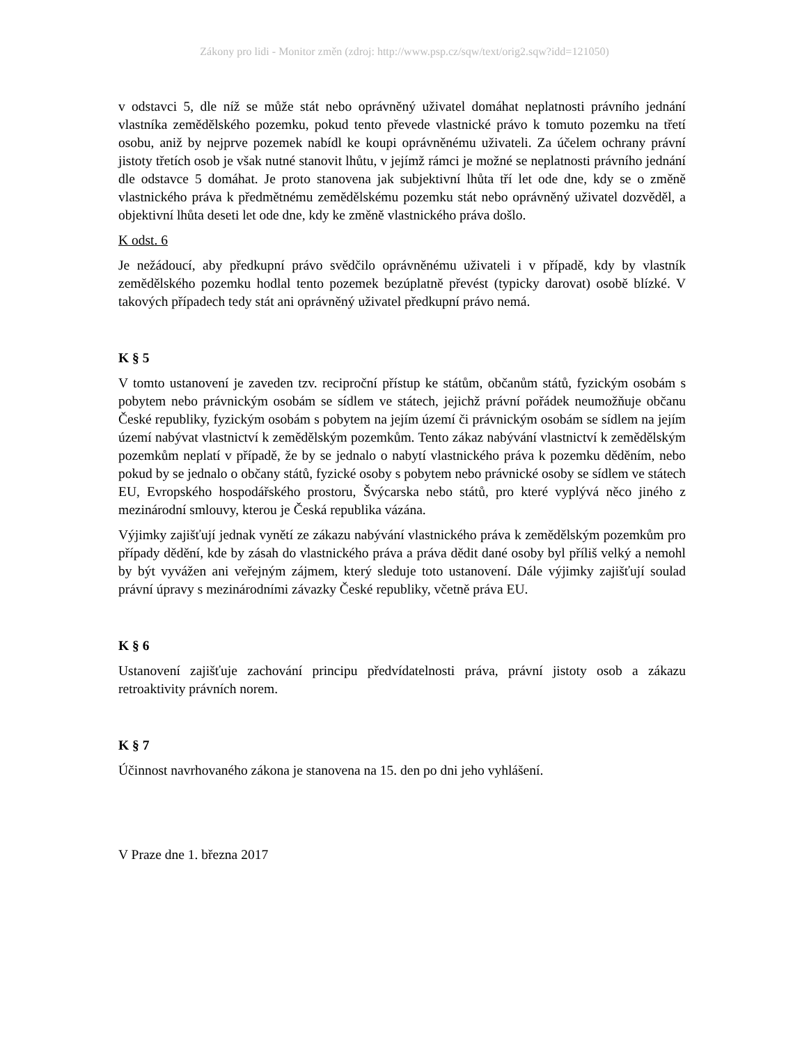Zákony pro lidi - Monitor změn (zdroj: http://www.psp.cz/sqw/text/orig2.sqw?idd=121050)
v odstavci 5, dle níž se může stát nebo oprávněný uživatel domáhat neplatnosti právního jednání vlastníka zemědělského pozemku, pokud tento převede vlastnické právo k tomuto pozemku na třetí osobu, aniž by nejprve pozemek nabídl ke koupi oprávněnému uživateli. Za účelem ochrany právní jistoty třetích osob je však nutné stanovit lhůtu, v jejímž rámci je možné se neplatnosti právního jednání dle odstavce 5 domáhat. Je proto stanovena jak subjektivní lhůta tří let ode dne, kdy se o změně vlastnického práva k předmětnému zemědělskému pozemku stát nebo oprávněný uživatel dozvěděl, a objektivní lhůta deseti let ode dne, kdy ke změně vlastnického práva došlo.
K odst. 6
Je nežádoucí, aby předkupní právo svědčilo oprávněnému uživateli i v případě, kdy by vlastník zemědělského pozemku hodlal tento pozemek bezúplatně převést (typicky darovat) osobě blízké. V takových případech tedy stát ani oprávněný uživatel předkupní právo nemá.
K § 5
V tomto ustanovení je zaveden tzv. reciproční přístup ke státům, občanům států, fyzickým osobám s pobytem nebo právnickým osobám se sídlem ve státech, jejichž právní pořádek neumožňuje občanu České republiky, fyzickým osobám s pobytem na jejím území či právnickým osobám se sídlem na jejím území nabývat vlastnictví k zemědělským pozemkům. Tento zákaz nabývání vlastnictví k zemědělským pozemkům neplatí v případě, že by se jednalo o nabytí vlastnického práva k pozemku děděním, nebo pokud by se jednalo o občany států, fyzické osoby s pobytem nebo právnické osoby se sídlem ve státech EU, Evropského hospodářského prostoru, Švýcarska nebo států, pro které vyplývá něco jiného z mezinárodní smlouvy, kterou je Česká republika vázána.
Výjimky zajišťují jednak vynětí ze zákazu nabývání vlastnického práva k zemědělským pozemkům pro případy dědění, kde by zásah do vlastnického práva a práva dědit dané osoby byl příliš velký a nemohl by být vyvážen ani veřejným zájmem, který sleduje toto ustanovení. Dále výjimky zajišťují soulad právní úpravy s mezinárodními závazky České republiky, včetně práva EU.
K § 6
Ustanovení zajišťuje zachování principu předvídatelnosti práva, právní jistoty osob a zákazu retroaktivity právních norem.
K § 7
Účinnost navrhovaného zákona je stanovena na 15. den po dni jeho vyhlášení.
V Praze dne 1. března 2017